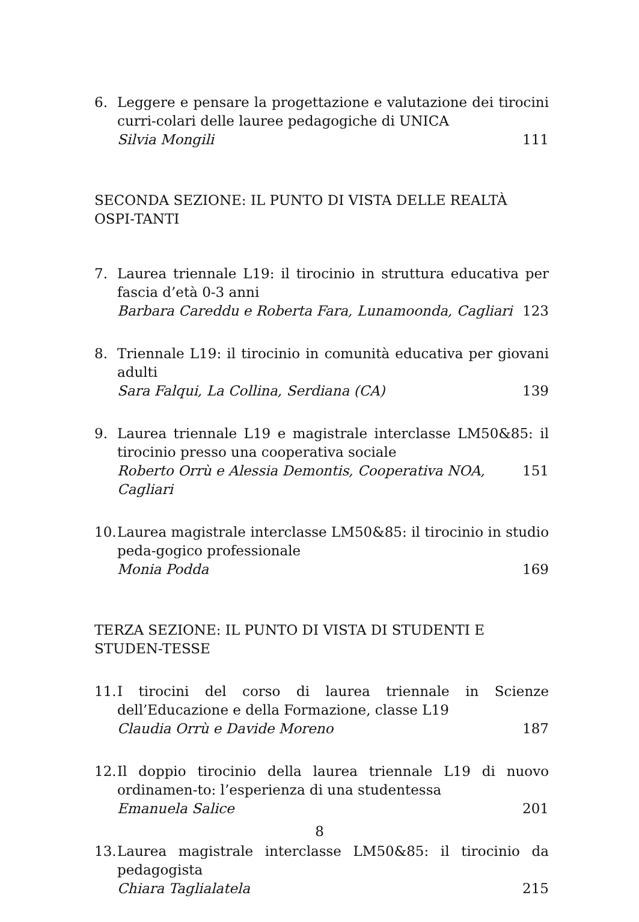6. Leggere e pensare la progettazione e valutazione dei tirocini curri-colari delle lauree pedagogiche di UNICA
Silvia Mongili 111
SECONDA SEZIONE: IL PUNTO DI VISTA DELLE REALTÀ OSPI-TANTI
7. Laurea triennale L19: il tirocinio in struttura educativa per fascia d’età 0-3 anni
Barbara Careddu e Roberta Fara, Lunamoonda, Cagliari 123
8. Triennale L19: il tirocinio in comunità educativa per giovani adulti
Sara Falqui, La Collina, Serdiana (CA) 139
9. Laurea triennale L19 e magistrale interclasse LM50&85: il tirocinio presso una cooperativa sociale
Roberto Orrù e Alessia Demontis, Cooperativa NOA, Cagliari 151
10. Laurea magistrale interclasse LM50&85: il tirocinio in studio peda-gogico professionale
Monia Podda 169
TERZA SEZIONE: IL PUNTO DI VISTA DI STUDENTI E STUDEN-TESSE
11. I tirocini del corso di laurea triennale in Scienze dell’Educazione e della Formazione, classe L19
Claudia Orrù e Davide Moreno 187
12. Il doppio tirocinio della laurea triennale L19 di nuovo ordinamen-to: l’esperienza di una studentessa
Emanuela Salice 201
13. Laurea magistrale interclasse LM50&85: il tirocinio da pedagogista
Chiara Taglialatela 215
8